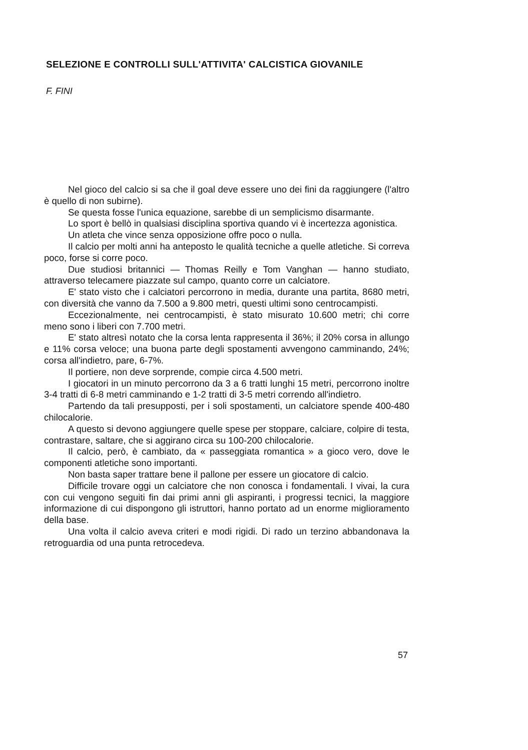SELEZIONE E CONTROLLI SULL'ATTIVITA' CALCISTICA GIOVANILE
F. FINI
Nel gioco del calcio si sa che il goal deve essere uno dei fini da raggiungere (l'altro è quello di non subirne).
Se questa fosse l'unica equazione, sarebbe di un semplicismo disarmante.
Lo sport è bellò in qualsiasi disciplina sportiva quando vi è incertezza agonistica.
Un atleta che vince senza opposizione offre poco o nulla.
Il calcio per molti anni ha anteposto le qualità tecniche a quelle atletiche. Si correva poco, forse si corre poco.
Due studiosi britannici — Thomas Reilly e Tom Vanghan — hanno studiato, attraverso telecamere piazzate sul campo, quanto corre un calciatore.
E' stato visto che i calciatori percorrono in media, durante una partita, 8680 metri, con diversità che vanno da 7.500 a 9.800 metri, questi ultimi sono centrocampisti.
Eccezionalmente, nei centrocampisti, è stato misurato 10.600 metri; chi corre meno sono i liberi con 7.700 metri.
E' stato altresì notato che la corsa lenta rappresenta il 36%; il 20% corsa in allungo e 11% corsa veloce; una buona parte degli spostamenti avvengono camminando, 24%; corsa all'indietro, pare, 6-7%.
Il portiere, non deve sorprende, compie circa 4.500 metri.
I giocatori in un minuto percorrono da 3 a 6 tratti lunghi 15 metri, percorrono inoltre 3-4 tratti di 6-8 metri camminando e 1-2 tratti di 3-5 metri correndo all'indietro.
Partendo da tali presupposti, per i soli spostamenti, un calciatore spende 400-480 chilocalorie.
A questo si devono aggiungere quelle spese per stoppare, calciare, colpire di testa, contrastare, saltare, che si aggirano circa su 100-200 chilocalorie.
Il calcio, però, è cambiato, da « passeggiata romantica » a gioco vero, dove le componenti atletiche sono importanti.
Non basta saper trattare bene il pallone per essere un giocatore di calcio.
Difficile trovare oggi un calciatore che non conosca i fondamentali. I vivai, la cura con cui vengono seguiti fin dai primi anni gli aspiranti, i progressi tecnici, la maggiore informazione di cui dispongono gli istruttori, hanno portato ad un enorme miglioramento della base.
Una volta il calcio aveva criteri e modi rigidi. Di rado un terzino abbandonava la retroguardia od una punta retrocedeva.
57